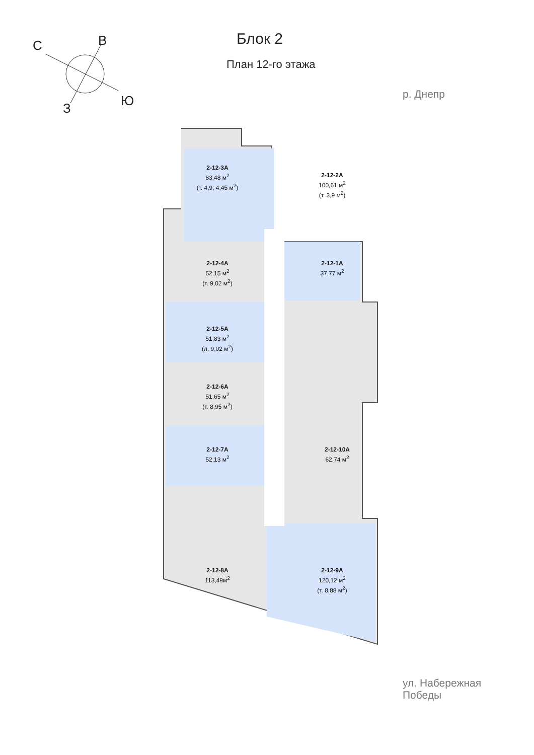Блок 2
План 12-го этажа
С В
Ю
З
р. Днепр
ул. Набережная
Победы
2-12-3А
83.48 м<sup>2</sup>
(т. 4,9; 4,45 м<sup>2</sup>)
2-12-2А
100,61 м<sup>2</sup>
(т. 3,9 м<sup>2</sup>)
2-12-4А
52,15 м<sup>2</sup>
(т. 9,02 м<sup>2</sup>)
2-12-1А
37,77 м<sup>2</sup>
2-12-5А
51,83 м<sup>2</sup>
(л. 9,02 м<sup>2</sup>)
2-12-6А
51,65 м<sup>2</sup>
(т. 8,95 м<sup>2</sup>)
2-12-7А
52,13 м<sup>2</sup>
2-12-10А
62,74 м<sup>2</sup>
2-12-8А
113,49м<sup>2</sup>
2-12-9А
120,12 м<sup>2</sup>
(т. 8,88 м<sup>2</sup>)